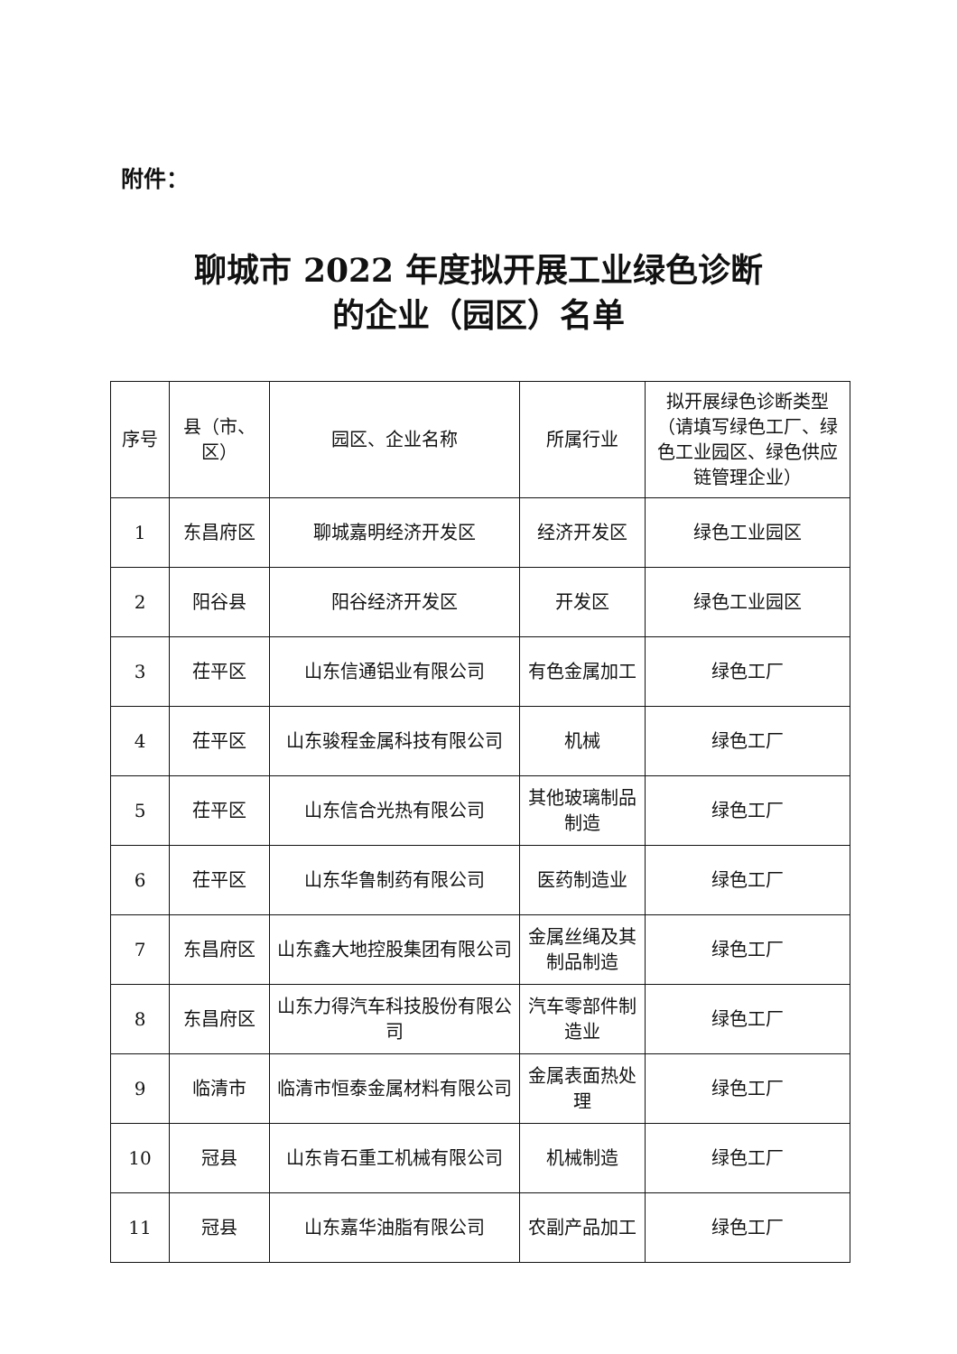附件：
聊城市 2022 年度拟开展工业绿色诊断
的企业（园区）名单
| 序号 | 县（市、区） | 园区、企业名称 | 所属行业 | 拟开展绿色诊断类型（请填写绿色工厂、绿色工业园区、绿色供应链管理企业） |
| --- | --- | --- | --- | --- |
| 1 | 东昌府区 | 聊城嘉明经济开发区 | 经济开发区 | 绿色工业园区 |
| 2 | 阳谷县 | 阳谷经济开发区 | 开发区 | 绿色工业园区 |
| 3 | 茌平区 | 山东信通铝业有限公司 | 有色金属加工 | 绿色工厂 |
| 4 | 茌平区 | 山东骏程金属科技有限公司 | 机械 | 绿色工厂 |
| 5 | 茌平区 | 山东信合光热有限公司 | 其他玻璃制品制造 | 绿色工厂 |
| 6 | 茌平区 | 山东华鲁制药有限公司 | 医药制造业 | 绿色工厂 |
| 7 | 东昌府区 | 山东鑫大地控股集团有限公司 | 金属丝绳及其制品制造 | 绿色工厂 |
| 8 | 东昌府区 | 山东力得汽车科技股份有限公司 | 汽车零部件制造业 | 绿色工厂 |
| 9 | 临清市 | 临清市恒泰金属材料有限公司 | 金属表面热处理 | 绿色工厂 |
| 10 | 冠县 | 山东肯石重工机械有限公司 | 机械制造 | 绿色工厂 |
| 11 | 冠县 | 山东嘉华油脂有限公司 | 农副产品加工 | 绿色工厂 |